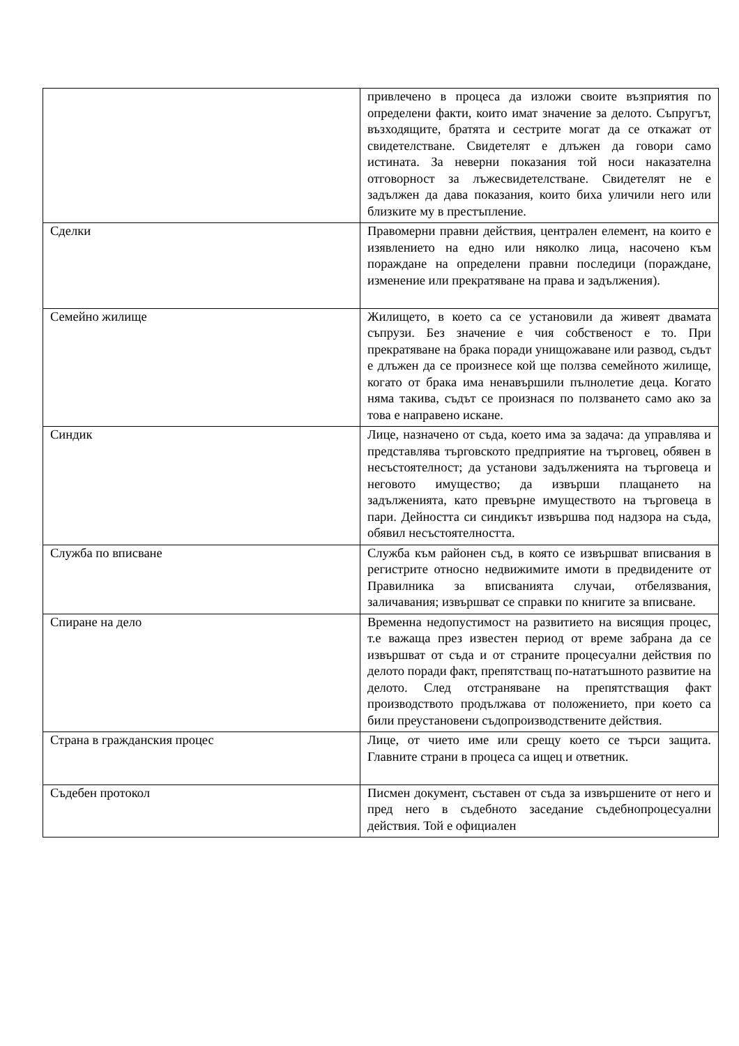| | привлечено в процеса да изложи своите възприятия по определени факти, които имат значение за делото. Съпругът, възходящите, братята и сестрите могат да се откажат от свидетелстване. Свидетелят е длъжен да говори само истината. За неверни показания той носи наказателна отговорност за лъжесвидетелстване. Свидетелят не е задължен да дава показания, които биха уличили него или близките му в престъпление. |
| Сделки | Правомерни правни действия, централен елемент, на които е изявлението на едно или няколко лица, насочено към пораждане на определени правни последици (пораждане, изменение или прекратяване на права и задължения). |
| Семейно жилище | Жилището, в което са се установили да живеят двамата съпрузи. Без значение е чия собственост е то. При прекратяване на брака поради унищожаване или развод, съдът е длъжен да се произнесе кой ще ползва семейното жилище, когато от брака има ненавършили пълнолетие деца. Когато няма такива, съдът се произнася по ползването само ако за това е направено искане. |
| Синдик | Лице, назначено от съда, което има за задача: да управлява и представлява търговското предприятие на търговец, обявен в несъстоятелност; да установи задълженията на търговеца и неговото имущество; да извърши плащането на задълженията, като превърне имуществото на търговеца в пари. Дейността си синдикът извършва под надзора на съда, обявил несъстоятелността. |
| Служба по вписване | Служба към районен съд, в която се извършват вписвания в регистрите относно недвижимите имоти в предвидените от Правилника за вписванията случаи, отбелязвания, заличавания; извършват се справки по книгите за вписване. |
| Спиране на дело | Временна недопустимост на развитието на висящия процес, т.е важаща през известен период от време забрана да се извършват от съда и от страните процесуални действия по делото поради факт, препятстващ по-нататъшното развитие на делото. След отстраняване на препятстващия факт производството продължава от положението, при което са били преустановени съдопроизводствените действия. |
| Страна в гражданския процес | Лице, от чието име или срещу което се търси защита. Главните страни в процеса са ищец и ответник. |
| Съдебен протокол | Писмен документ, съставен от съда за извършените от него и пред него в съдебното заседание съдебнопроцесуални действия. Той е официален |